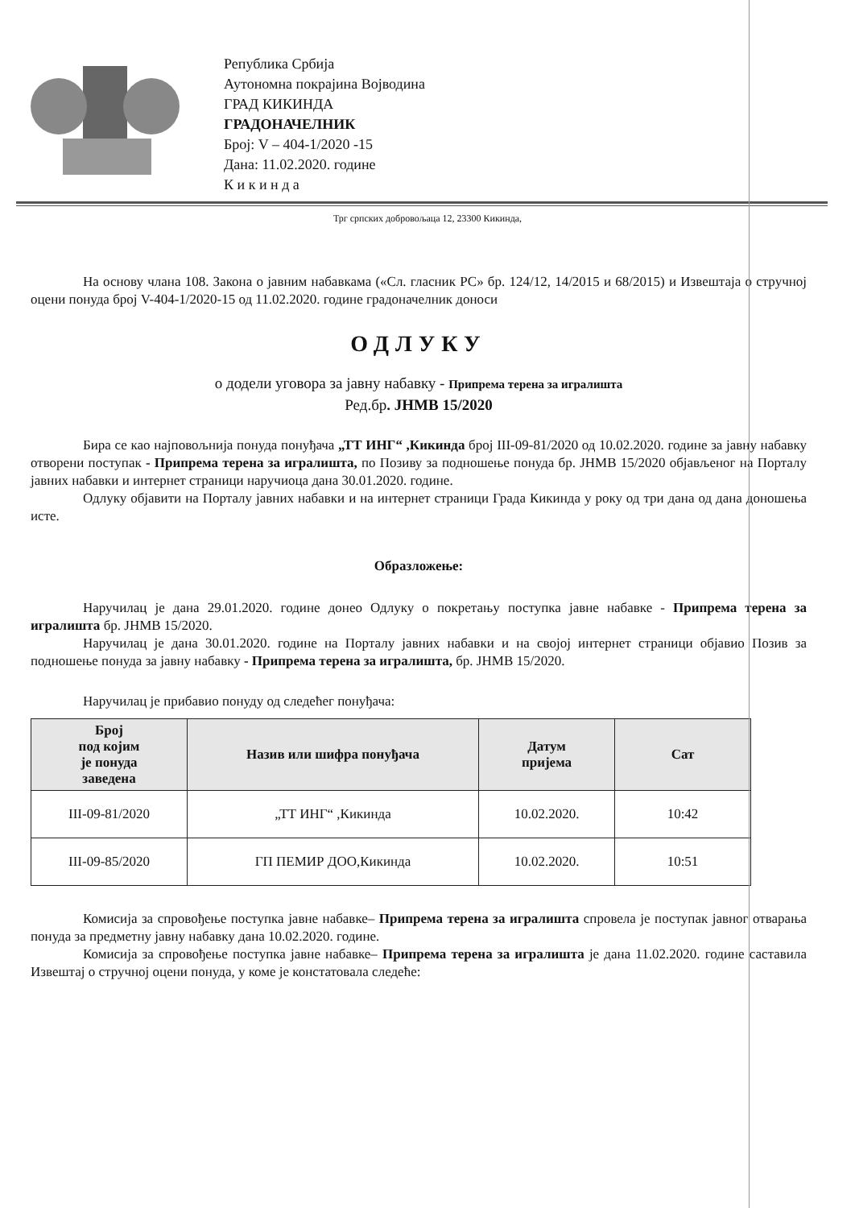Република Србија
Аутономна покрајина Војводина
ГРАД КИКИНДА
ГРАДОНАЧЕЛНИК
Број: V – 404-1/2020 -15
Дана: 11.02.2020. године
К и к и н д а
Трг српских добровољаца 12, 23300 Кикинда,
На основу члана 108. Закона о јавним набавкама («Сл. гласник РС» бр. 124/12, 14/2015 и 68/2015) и Извештаја о стручној оцени понуда број V-404-1/2020-15 од 11.02.2020. године градоначелник доноси
ОДЛУКУ
о додели уговора за јавну набавку - Припрема терена за игралишта
Ред.бр. ЈНМВ 15/2020
Бира се као најповољнија понуда понуђача „ТТ ИНГ“ ,Кикинда број III-09-81/2020 од 10.02.2020. године за јавну набавку отворени поступак - Припрема терена за игралишта, по Позиву за подношење понуда бр. ЈНМВ 15/2020 објављеног на Порталу јавних набавки и интернет страници наручиоца дана 30.01.2020. године.
Одлуку објавити на Порталу јавних набавки и на интернет страници Града Кикинда у року од три дана од дана доношења исте.
Образложење:
Наручилац је дана 29.01.2020. године донео Одлуку о покретању поступка јавне набавке - Припрема терена за игралишта бр. ЈНМВ 15/2020.
Наручилац је дана 30.01.2020. године на Порталу јавних набавки и на својој интернет страници објавио Позив за подношење понуда за јавну набавку - Припрема терена за игралишта, бр. ЈНМВ 15/2020.
Наручилац је прибавио понуду од следећег понуђача:
| Број под којим је понуда заведена | Назив или шифра понуђача | Датум пријема | Сат |
| --- | --- | --- | --- |
| III-09-81/2020 | „ТТ ИНГ“ ,Кикинда | 10.02.2020. | 10:42 |
| III-09-85/2020 | ГП ПЕМИР ДОО,Кикинда | 10.02.2020. | 10:51 |
Комисија за спровођење поступка јавне набавке– Припрема терена за игралишта спровела је поступак јавног отварања понуда за предметну јавну набавку дана 10.02.2020. године.
Комисија за спровођење поступка јавне набавке– Припрема терена за игралишта је дана 11.02.2020. године саставила Извештај о стручној оцени понуда, у коме је констатовала следеће: